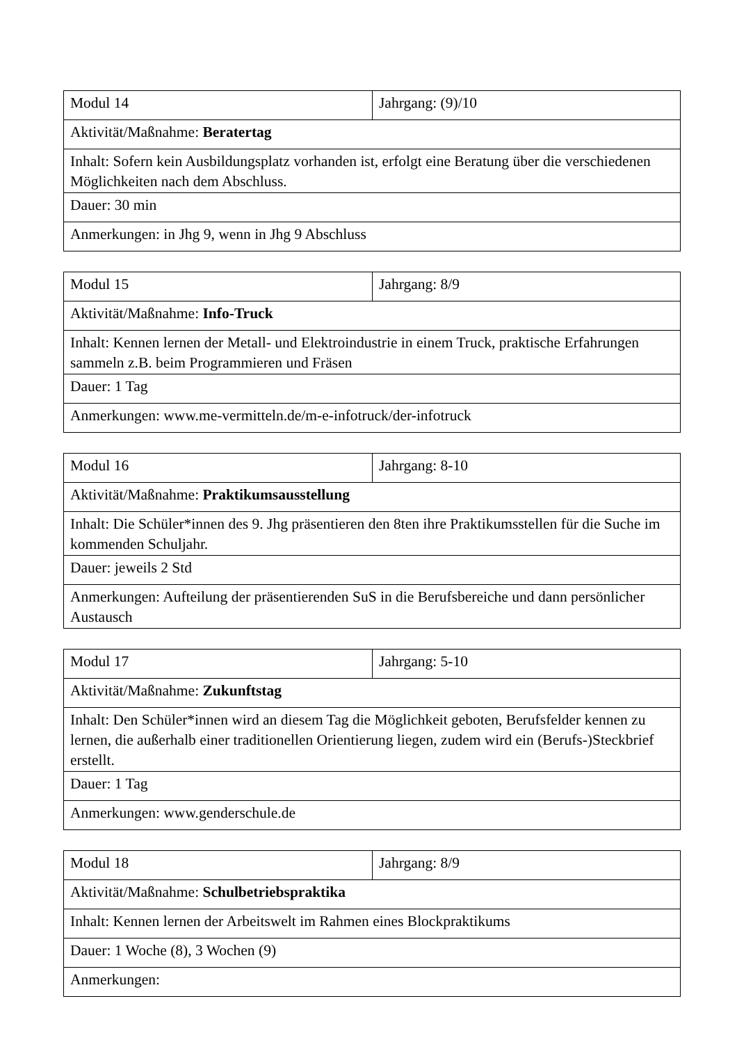| Modul 14 | Jahrgang: (9)/10 |
| Aktivität/Maßnahme: Beratertag | |
| Inhalt: Sofern kein Ausbildungsplatz vorhanden ist, erfolgt eine Beratung über die verschiedenen Möglichkeiten nach dem Abschluss. | |
| Dauer: 30 min | |
| Anmerkungen: in Jhg 9, wenn in Jhg 9 Abschluss | |
| Modul 15 | Jahrgang: 8/9 |
| Aktivität/Maßnahme: Info-Truck | |
| Inhalt: Kennen lernen der Metall- und Elektroindustrie in einem Truck, praktische Erfahrungen sammeln z.B. beim Programmieren und Fräsen | |
| Dauer: 1 Tag | |
| Anmerkungen: www.me-vermitteln.de/m-e-infotruck/der-infotruck | |
| Modul 16 | Jahrgang: 8-10 |
| Aktivität/Maßnahme: Praktikumsausstellung | |
| Inhalt: Die Schüler*innen des 9. Jhg präsentieren den 8ten ihre Praktikumsstellen für die Suche im kommenden Schuljahr. | |
| Dauer: jeweils 2 Std | |
| Anmerkungen: Aufteilung der präsentierenden SuS in die Berufsbereiche und dann persönlicher Austausch | |
| Modul 17 | Jahrgang: 5-10 |
| Aktivität/Maßnahme: Zukunftstag | |
| Inhalt: Den Schüler*innen wird an diesem Tag die Möglichkeit geboten, Berufsfelder kennen zu lernen, die außerhalb einer traditionellen Orientierung liegen, zudem wird ein (Berufs-)Steckbrief erstellt. | |
| Dauer: 1 Tag | |
| Anmerkungen: www.genderschule.de | |
| Modul 18 | Jahrgang: 8/9 |
| Aktivität/Maßnahme: Schulbetriebspraktika | |
| Inhalt: Kennen lernen der Arbeitswelt im Rahmen eines Blockpraktikums | |
| Dauer: 1 Woche (8), 3 Wochen (9) | |
| Anmerkungen: | |